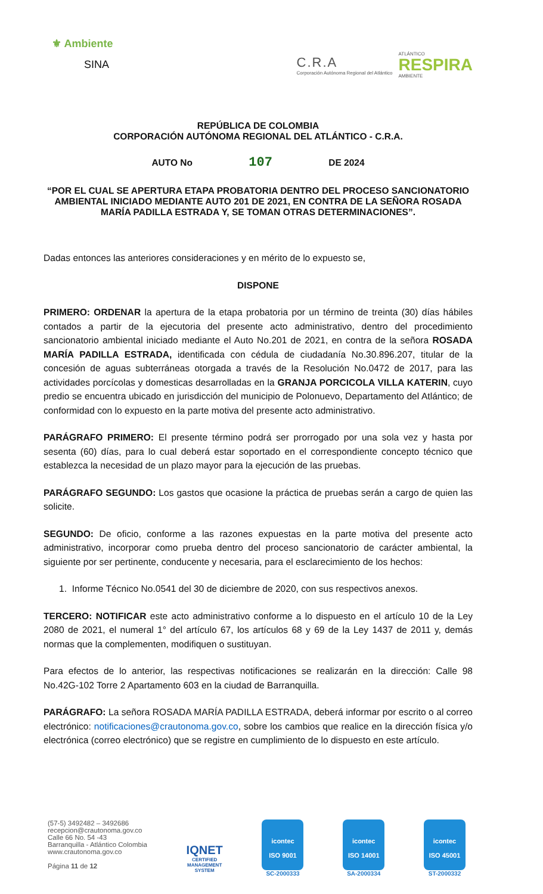⚜ Ambiente
SINA
C.R.A
Corporación Autónoma Regional del Atlántico
ATLÁNTICO
RESPIRA
AMBIENTE
REPÚBLICA DE COLOMBIA
CORPORACIÓN AUTÓNOMA REGIONAL DEL ATLÁNTICO - C.R.A.
AUTO No 107 DE 2024
“POR EL CUAL SE APERTURA ETAPA PROBATORIA DENTRO DEL PROCESO SANCIONATORIO AMBIENTAL INICIADO MEDIANTE AUTO 201 DE 2021, EN CONTRA DE LA SEÑORA ROSADA MARÍA PADILLA ESTRADA Y, SE TOMAN OTRAS DETERMINACIONES”.
Dadas entonces las anteriores consideraciones y en mérito de lo expuesto se,
DISPONE
PRIMERO: ORDENAR la apertura de la etapa probatoria por un término de treinta (30) días hábiles contados a partir de la ejecutoria del presente acto administrativo, dentro del procedimiento sancionatorio ambiental iniciado mediante el Auto No.201 de 2021, en contra de la señora ROSADA MARÍA PADILLA ESTRADA, identificada con cédula de ciudadanía No.30.896.207, titular de la concesión de aguas subterráneas otorgada a través de la Resolución No.0472 de 2017, para las actividades porcícolas y domesticas desarrolladas en la GRANJA PORCICOLA VILLA KATERIN, cuyo predio se encuentra ubicado en jurisdicción del municipio de Polonuevo, Departamento del Atlántico; de conformidad con lo expuesto en la parte motiva del presente acto administrativo.
PARÁGRAFO PRIMERO: El presente término podrá ser prorrogado por una sola vez y hasta por sesenta (60) días, para lo cual deberá estar soportado en el correspondiente concepto técnico que establezca la necesidad de un plazo mayor para la ejecución de las pruebas.
PARÁGRAFO SEGUNDO: Los gastos que ocasione la práctica de pruebas serán a cargo de quien las solicite.
SEGUNDO: De oficio, conforme a las razones expuestas en la parte motiva del presente acto administrativo, incorporar como prueba dentro del proceso sancionatorio de carácter ambiental, la siguiente por ser pertinente, conducente y necesaria, para el esclarecimiento de los hechos:
1. Informe Técnico No.0541 del 30 de diciembre de 2020, con sus respectivos anexos.
TERCERO: NOTIFICAR este acto administrativo conforme a lo dispuesto en el artículo 10 de la Ley 2080 de 2021, el numeral 1° del artículo 67, los artículos 68 y 69 de la Ley 1437 de 2011 y, demás normas que la complementen, modifiquen o sustituyan.
Para efectos de lo anterior, las respectivas notificaciones se realizarán en la dirección: Calle 98 No.42G-102 Torre 2 Apartamento 603 en la ciudad de Barranquilla.
PARÁGRAFO: La señora ROSADA MARÍA PADILLA ESTRADA, deberá informar por escrito o al correo electrónico: notificaciones@crautonoma.gov.co, sobre los cambios que realice en la dirección física y/o electrónica (correo electrónico) que se registre en cumplimiento de lo dispuesto en este artículo.
(57-5) 3492482 – 3492686
recepcion@crautonoma.gov.co
Calle 66 No. 54 -43
Barranquilla - Atlántico Colombia
www.crautonoma.gov.co
Página 11 de 12
IQNET
CERTIFIED
MANAGEMENT
SYSTEM
icontec
ISO 9001
SC-2000333
icontec
ISO 14001
SA-2000334
icontec
ISO 45001
ST-2000332